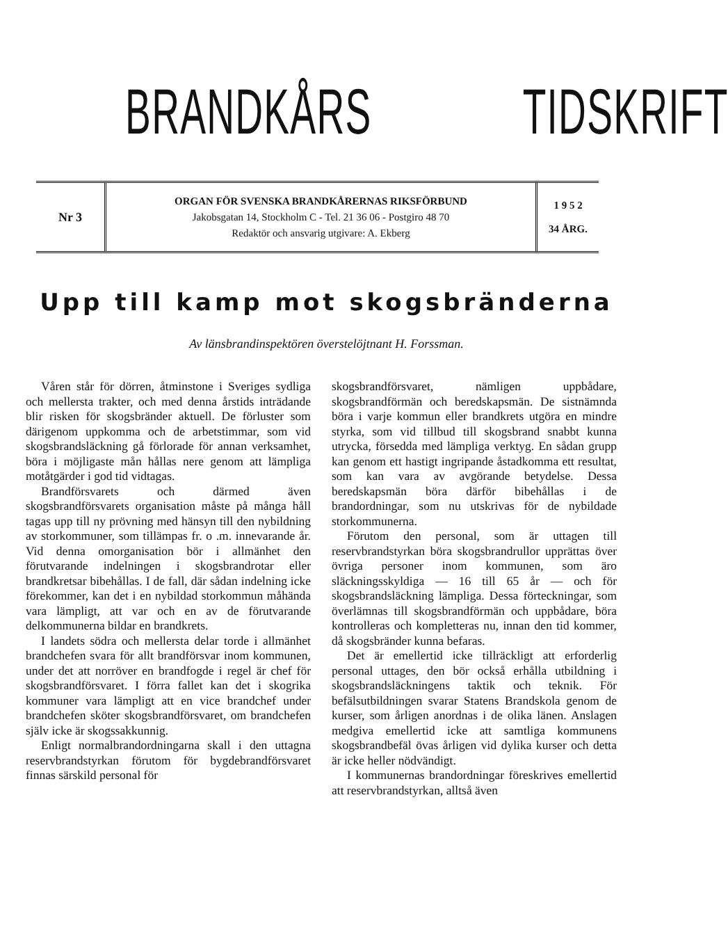BRANDKÅRS TIDSKRIFT
Nr 3
ORGAN FÖR SVENSKA BRANDKÅRERNAS RIKSFÖRBUND
Jakobsgatan 14, Stockholm C - Tel. 21 36 06 - Postgiro 48 70
Redaktör och ansvarig utgivare: A. Ekberg
1 9 5 2
34 ÅRG.
Upp till kamp mot skogsbränderna
Av länsbrandinspektören överstelöjtnant H. Forssman.
Våren står för dörren, åtminstone i Sveriges sydliga och mellersta trakter, och med denna årstids inträdande blir risken för skogsbränder aktuell. De förluster som därigenom uppkomma och de arbetstimmar, som vid skogsbrandsläckning gå förlorade för annan verksamhet, böra i möjligaste mån hållas nere genom att lämpliga motåtgärder i god tid vidtagas.
Brandförsvarets och därmed även skogsbrandförsvarets organisation måste på många håll tagas upp till ny prövning med hänsyn till den nybildning av storkommuner, som tillämpas fr. o .m. innevarande år. Vid denna omorganisation bör i allmänhet den förutvarande indelningen i skogsbrandrotar eller brandkretsar bibehållas. I de fall, där sådan indelning icke förekommer, kan det i en nybildad storkommun måhända vara lämpligt, att var och en av de förutvarande delkommunerna bildar en brandkrets.
I landets södra och mellersta delar torde i allmänhet brandchefen svara för allt brandförsvar inom kommunen, under det att norröver en brandfogde i regel är chef för skogsbrandförsvaret. I förra fallet kan det i skogrika kommuner vara lämpligt att en vice brandchef under brandchefen sköter skogsbrandförsvaret, om brandchefen själv icke är skogssakkunnig.
Enligt normalbrandordningarna skall i den uttagna reservbrandstyrkan förutom för bygdebrandförsvaret finnas särskild personal för
skogsbrandförsvaret, nämligen uppbådare, skogsbrandförmän och beredskapsmän. De sistnämnda böra i varje kommun eller brandkrets utgöra en mindre styrka, som vid tillbud till skogsbrand snabbt kunna utrycka, försedda med lämpliga verktyg. En sådan grupp kan genom ett hastigt ingripande åstadkomma ett resultat, som kan vara av avgörande betydelse. Dessa beredskapsmän böra därför bibehållas i de brandordningar, som nu utskrivas för de nybildade storkommunerna.
Förutom den personal, som är uttagen till reservbrandstyrkan böra skogsbrandrullor upprättas över övriga personer inom kommunen, som äro släckningsskyldiga — 16 till 65 år — och för skogsbrandsläckning lämpliga. Dessa förteckningar, som överlämnas till skogsbrandförmän och uppbådare, böra kontrolleras och kompletteras nu, innan den tid kommer, då skogsbränder kunna befaras.
Det är emellertid icke tillräckligt att erforderlig personal uttages, den bör också erhålla utbildning i skogsbrandsläckningens taktik och teknik. För befälsutbildningen svarar Statens Brandskola genom de kurser, som årligen anordnas i de olika länen. Anslagen medgiva emellertid icke att samtliga kommunens skogsbrandbefäl övas årligen vid dylika kurser och detta är icke heller nödvändigt.
I kommunernas brandordningar föreskrives emellertid att reservbrandstyrkan, alltså även